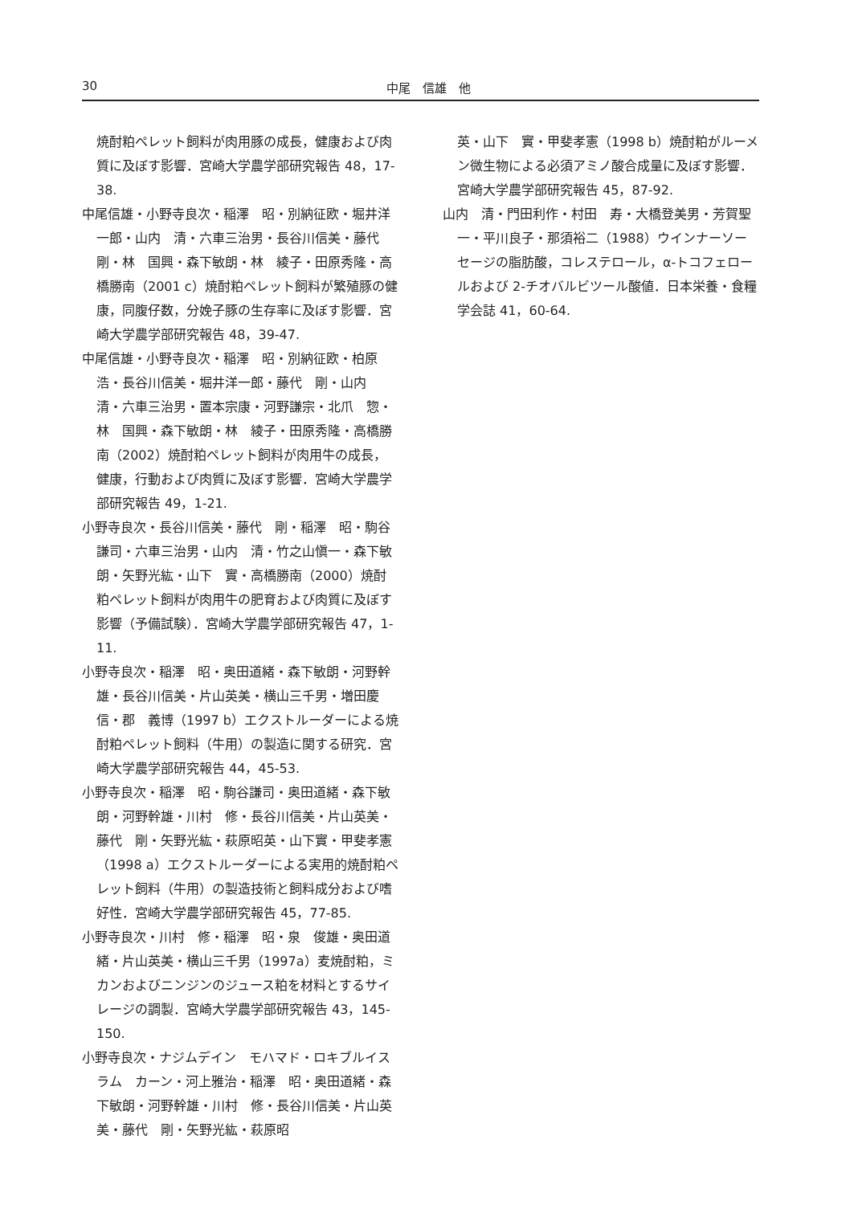30
中尾　信雄　他
焼酎粕ペレット飼料が肉用豚の成長，健康および肉質に及ぼす影響．宮崎大学農学部研究報告 48，17-38.
中尾信雄・小野寺良次・稲澤　昭・別納征欧・堀井洋一郎・山内　清・六車三治男・長谷川信美・藤代　剛・林　国興・森下敏朗・林　綾子・田原秀隆・高橋勝南（2001 c）焼酎粕ペレット飼料が繁殖豚の健康，同腹仔数，分娩子豚の生存率に及ぼす影響．宮崎大学農学部研究報告 48，39-47.
中尾信雄・小野寺良次・稲澤　昭・別納征欧・柏原　浩・長谷川信美・堀井洋一郎・藤代　剛・山内　清・六車三治男・置本宗康・河野謙宗・北爪　惣・林　国興・森下敏朗・林　綾子・田原秀隆・高橋勝南（2002）焼酎粕ペレット飼料が肉用牛の成長，健康，行動および肉質に及ぼす影響．宮崎大学農学部研究報告 49，1-21.
小野寺良次・長谷川信美・藤代　剛・稲澤　昭・駒谷謙司・六車三治男・山内　清・竹之山愼一・森下敏朗・矢野光紘・山下　實・高橋勝南（2000）焼酎粕ペレット飼料が肉用牛の肥育および肉質に及ぼす影響（予備試験）．宮崎大学農学部研究報告 47，1-11.
小野寺良次・稲澤　昭・奥田道緒・森下敏朗・河野幹雄・長谷川信美・片山英美・横山三千男・増田慶信・郡　義博（1997 b）エクストルーダーによる焼酎粕ペレット飼料（牛用）の製造に関する研究．宮崎大学農学部研究報告 44，45-53.
小野寺良次・稲澤　昭・駒谷謙司・奥田道緒・森下敏朗・河野幹雄・川村　修・長谷川信美・片山英美・藤代　剛・矢野光紘・萩原昭英・山下實・甲斐孝憲（1998 a）エクストルーダーによる実用的焼酎粕ペレット飼料（牛用）の製造技術と飼料成分および嗜好性．宮崎大学農学部研究報告 45，77-85.
小野寺良次・川村　修・稲澤　昭・泉　俊雄・奥田道緒・片山英美・横山三千男（1997a）麦焼酎粕，ミカンおよびニンジンのジュース粕を材料とするサイレージの調製．宮崎大学農学部研究報告 43，145-150.
小野寺良次・ナジムデイン　モハマド・ロキブルイスラム　カーン・河上雅治・稲澤　昭・奥田道緒・森下敏朗・河野幹雄・川村　修・長谷川信美・片山英美・藤代　剛・矢野光紘・萩原昭
英・山下　實・甲斐孝憲（1998 b）焼酎粕がルーメン微生物による必須アミノ酸合成量に及ぼす影響．宮崎大学農学部研究報告 45，87-92.
山内　清・門田利作・村田　寿・大橋登美男・芳賀聖一・平川良子・那須裕二（1988）ウインナーソーセージの脂肪酸，コレステロール，α-トコフェロールおよび 2-チオバルビツール酸値．日本栄養・食糧学会誌 41，60-64.